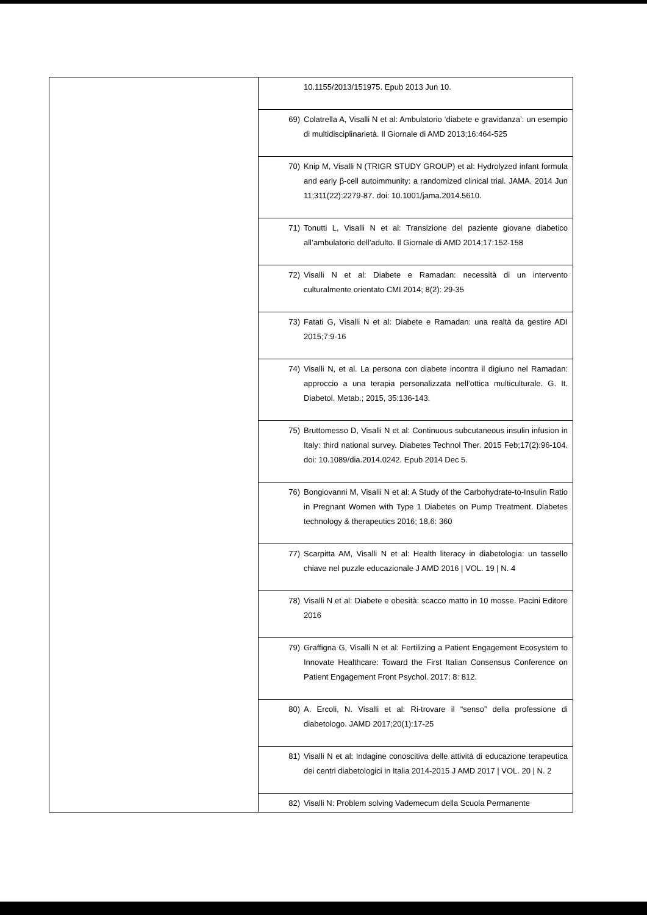| | 10.1155/2013/151975. Epub 2013 Jun 10. |
| | 69) Colatrella A, Visalli N et al: Ambulatorio ‘diabete e gravidanza’: un esempio di multidisciplinarietà. Il Giornale di AMD 2013;16:464-525 |
| | 70) Knip M, Visalli N (TRIGR STUDY GROUP) et al: Hydrolyzed infant formula and early β-cell autoimmunity: a randomized clinical trial. JAMA. 2014 Jun 11;311(22):2279-87. doi: 10.1001/jama.2014.5610. |
| | 71) Tonutti L, Visalli N et al: Transizione del paziente giovane diabetico all’ambulatorio dell’adulto. Il Giornale di AMD 2014;17:152-158 |
| | 72) Visalli N et al: Diabete e Ramadan: necessità di un intervento culturalmente orientato CMI 2014; 8(2): 29-35 |
| | 73) Fatati G, Visalli N et al: Diabete e Ramadan: una realtà da gestire ADI 2015;7:9-16 |
| | 74) Visalli N, et al. La persona con diabete incontra il digiuno nel Ramadan: approccio a una terapia personalizzata nell’ottica multiculturale. G. It. Diabetol. Metab.; 2015, 35:136-143. |
| | 75) Bruttomesso D, Visalli N et al: Continuous subcutaneous insulin infusion in Italy: third national survey. Diabetes Technol Ther. 2015 Feb;17(2):96-104. doi: 10.1089/dia.2014.0242. Epub 2014 Dec 5. |
| | 76) Bongiovanni M, Visalli N et al: A Study of the Carbohydrate-to-Insulin Ratio in Pregnant Women with Type 1 Diabetes on Pump Treatment. Diabetes technology & therapeutics 2016; 18,6: 360 |
| | 77) Scarpitta AM, Visalli N et al: Health literacy in diabetologia: un tassello chiave nel puzzle educazionale J AMD 2016 / VOL. 19 / N. 4 |
| | 78) Visalli N et al: Diabete e obesità: scacco matto in 10 mosse. Pacini Editore 2016 |
| | 79) Graffigna G, Visalli N et al: Fertilizing a Patient Engagement Ecosystem to Innovate Healthcare: Toward the First Italian Consensus Conference on Patient Engagement Front Psychol. 2017; 8: 812. |
| | 80) A. Ercoli, N. Visalli et al: Ri-trovare il “senso” della professione di diabetologo. JAMD 2017;20(1):17-25 |
| | 81) Visalli N et al: Indagine conoscitiva delle attività di educazione terapeutica dei centri diabetologici in Italia 2014-2015 J AMD 2017 / VOL. 20 / N. 2 |
| | 82) Visalli N: Problem solving Vademecum della Scuola Permanente |